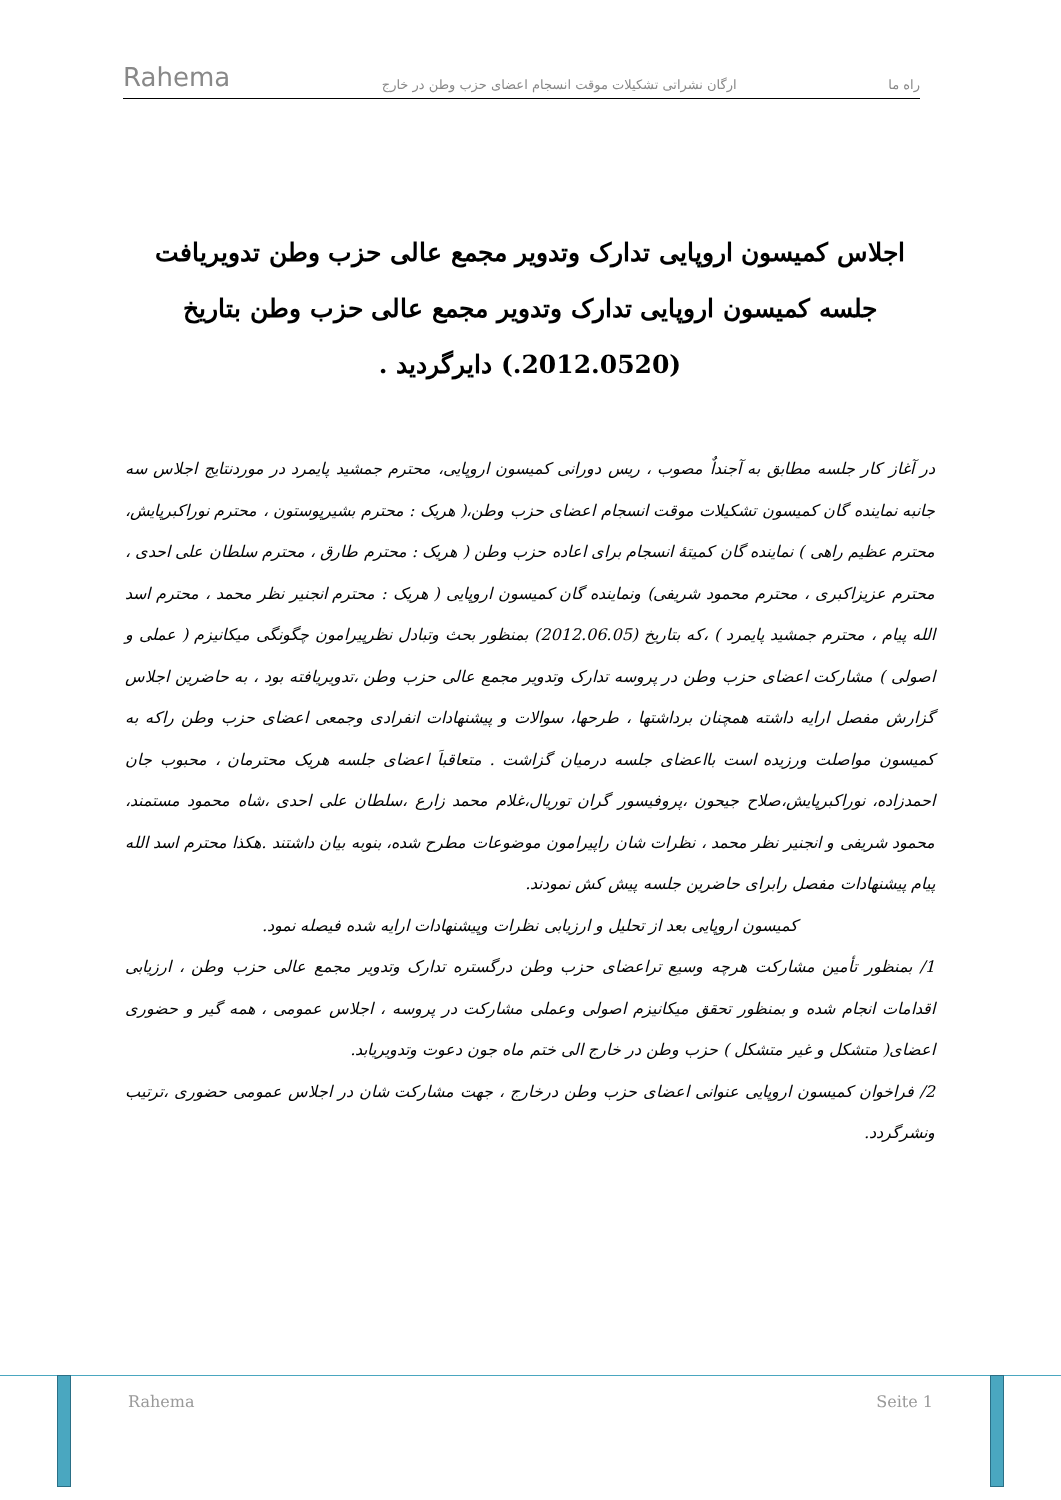Rahema
ارگان نشراتی تشکیلات موقت انسجام اعضای حزب وطن در خارج راه ما
اجلاس کمیسون اروپایی تدارک وتدویر مجمع عالی حزب وطن تدویریافت
جلسه کمیسون اروپایی تدارک وتدویر مجمع عالی حزب وطن بتاریخ (2012.0520.) دایرگردید .
در آغاز کار جلسه مطابق به آجنداٌ مصوب ، ریس دورانی کمیسون اروپایی، محترم جمشید پایمرد در موردنتایج اجلاس سه جانبه نماینده گان کمیسون تشکیلات موقت انسجام اعضای حزب وطن،( هریک : محترم بشیرپوستون ، محترم نوراکبرپایش، محترم عظیم راهی ) نماینده گان کمیتهٔ انسجام برای اعاده حزب وطن ( هریک : محترم طارق ، محترم سلطان علی احدی ، محترم عزیزاکبری ، محترم محمود شریفی) ونماینده گان کمیسون اروپایی ( هریک : محترم انجنیر نظر محمد ، محترم اسد الله پیام ، محترم جمشید پایمرد ) ،که بتاریخ (2012.06.05) بمنظور بحث وتبادل نظرپیرامون چگونگی میکانیزم ( عملی و اصولی ) مشارکت اعضای حزب وطن در پروسه تدارک وتدویر مجمع عالی حزب وطن ،تدویریافته بود ، به حاضرین اجلاس گزارش مفصل ارایه داشته همچنان برداشتها ، طرحها، سوالات و پیشنهادات انفرادی وجمعی اعضای حزب وطن راکه به کمیسون مواصلت ورزیده است بااعضای جلسه درمیان گزاشت . متعاقباَ اعضای جلسه هریک محترمان ، محبوب جان احمدزاده، نوراکبرپایش،صلاح جیحون ،پروفیسور گران توریال،غلام محمد زارع ،سلطان علی احدی ،شاه محمود مستمند، محمود شریفی و انجنیر نظر محمد ، نظرات شان راپیرامون موضوعات مطرح شده، بنوبه بیان داشتند .هکذا محترم اسد الله پیام پیشنهادات مفصل رابرای حاضرین جلسه پیش کش نمودند.
کمیسون اروپایی بعد از تحلیل و ارزیابی نظرات وپیشنهادات ارایه شده فیصله نمود.
1/ بمنظور تأمین مشارکت هرچه وسیع تراعضای حزب وطن درگستره تدارک وتدویر مجمع عالی حزب وطن ، ارزیابی اقدامات انجام شده و بمنظور تحقق میکانیزم اصولی وعملی مشارکت در پروسه ، اجلاس عمومی ، همه گیر و حضوری اعضای( متشکل و غیر متشکل ) حزب وطن در خارج الی ختم ماه جون دعوت وتدویریابد.
2/ فراخوان کمیسون اروپایی عنوانی اعضای حزب وطن درخارج ، جهت مشارکت شان در اجلاس عمومی حضوری ،ترتیب ونشرگردد.
Rahema Seite 1